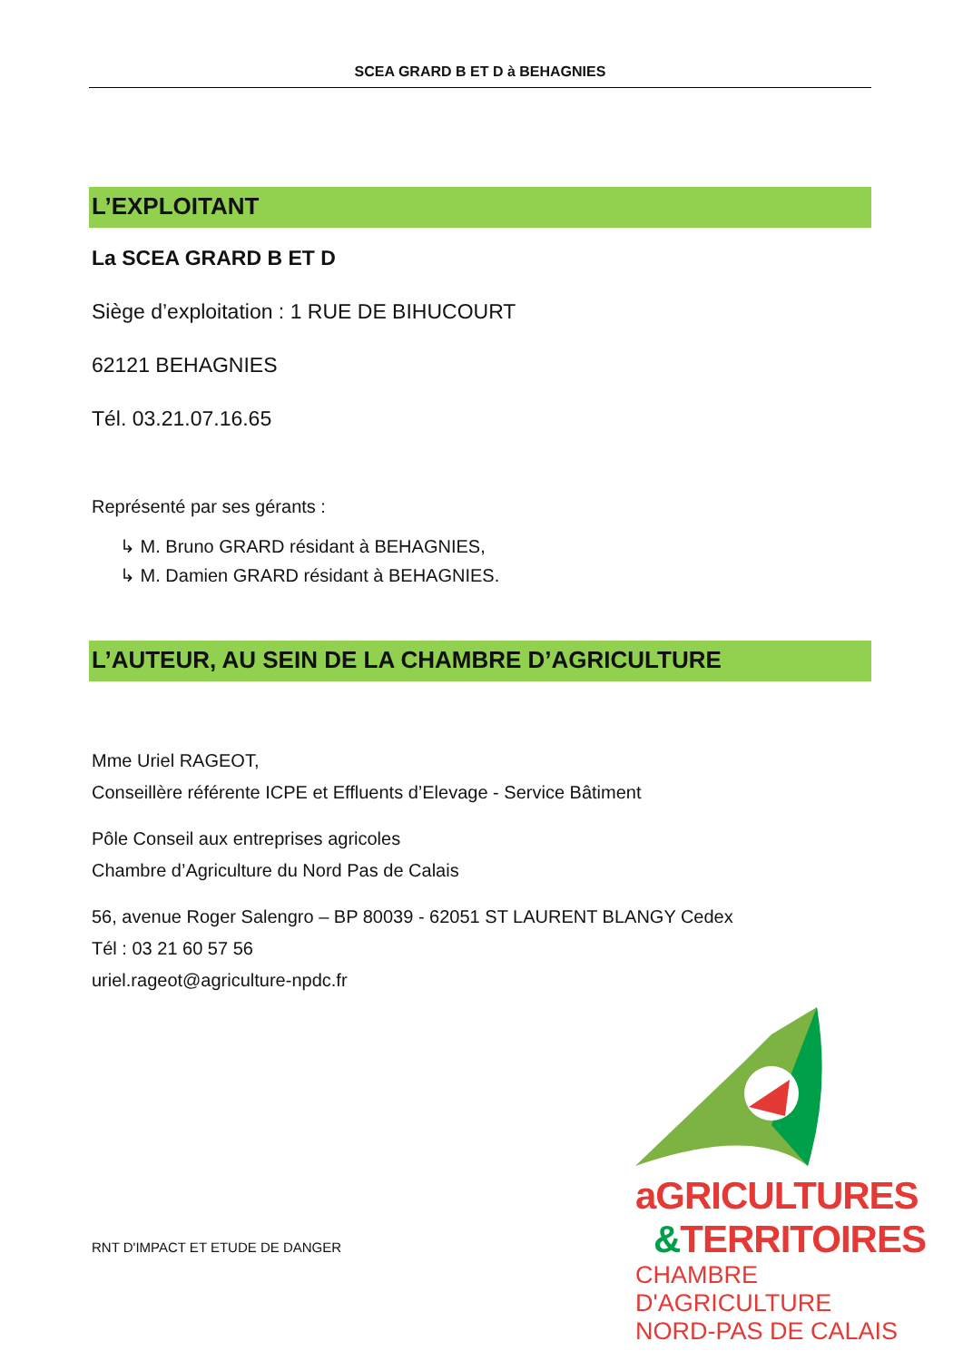SCEA GRARD B ET D à BEHAGNIES
L’EXPLOITANT
La SCEA GRARD B ET D
Siège d’exploitation : 1 RUE DE BIHUCOURT
62121 BEHAGNIES
Tél. 03.21.07.16.65
Représenté par ses gérants :
↳ M. Bruno GRARD résidant à BEHAGNIES,
↳ M. Damien GRARD résidant à BEHAGNIES.
L’AUTEUR, AU SEIN DE LA CHAMBRE D’AGRICULTURE
Mme Uriel RAGEOT,
Conseillère référente ICPE et Effluents d’Elevage - Service Bâtiment
Pôle Conseil aux entreprises agricoles
Chambre d’Agriculture du Nord Pas de Calais
56, avenue Roger Salengro – BP 80039 - 62051 ST LAURENT BLANGY Cedex
Tél : 03 21 60 57 56
uriel.rageot@agriculture-npdc.fr
RNT D'IMPACT ET ETUDE DE DANGER
aGRICULTURES
&TERRITOIRES
CHAMBRE D'AGRICULTURE
NORD-PAS DE CALAIS